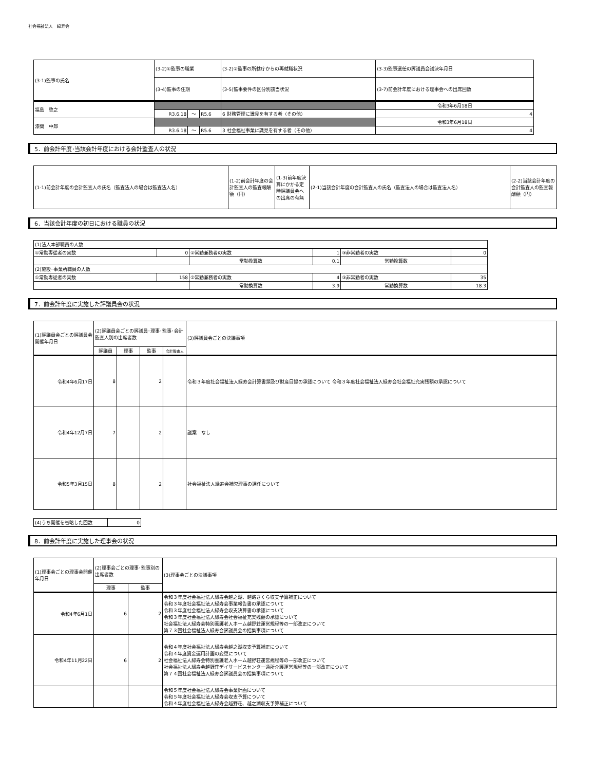社会福祉法人　緑寿会
| (3-1)監事の氏名 | (3-2)①監事の職業 | | | (3-2)②監事の所轄庁からの再就職状況 | (3-3)監事選任の評議員会議決年月日 |
| | (3-4)監事の任期 | | | (3-5)監事要件の区分別該当状況 | (3-7)前会計年度における理事会への出席回数 |
| 福島 啓之 | | | | | 令和3年6月18日 |
| | R3.6.18 | ～ | R5.6 | 6 財務管理に識見を有する者（その他） | 4 |
| 漆間 中郎 | | | | | 令和3年6月18日 |
| | R3.6.18 | ～ | R5.6 | 3 社会福祉事業に識見を有する者（その他） | 4 |
5．前会計年度･当該会計年度における会計監査人の状況
| (1-1)前会計年度の会計監査人の氏名（監査法人の場合は監査法人名） | (1-2)前会計年度の会計監査人の監査報酬額（円） | (1-3)前年度決算にかかる定時評議員会への出席の有無 | (2-1)当該会計年度の会計監査人の氏名（監査法人の場合は監査法人名） | (2-2)当該会計年度の会計監査人の監査報酬額（円） |
6．当該会計年度の初日における職員の状況
| (1)法人本部職員の人数 | | | | | |
| ①常勤専従者の実数 | 0 | ②常勤兼務者の実数 | 1 | ③非常勤者の実数 | 0 |
| | | 常勤換算数 | 0.1 | 常勤換算数 | |
| (2)施設･事業所職員の人数 | | | | | |
| ①常勤専従者の実数 | 158 | ②常勤兼務者の実数 | 4 | ③非常勤者の実数 | 35 |
| | | 常勤換算数 | 3.9 | 常勤換算数 | 18.3 |
7．前会計年度に実施した評議員会の状況
| (1)評議員会ごとの評議員会開催年月日 | (2)評議員会ごとの評議員･理事･監事･会計監査人別の出席者数 | | | | (3)評議員会ごとの決議事項 |
| | 評議員 | 理事 | 監事 | 会計監査人 | |
| 令和4年6月17日 | 8 | | 2 | | 令和３年度社会福祉法人緑寿会計算書類及び財産目録の承認について 令和３年度社会福祉法人緑寿会社会福祉充実残額の承認について |
| 令和4年12月7日 | 7 | | 2 | | 議案 なし |
| 令和5年3月15日 | 8 | | 2 | | 社会福祉法人緑寿会補欠理事の選任について |
| (4)うち開催を省略した回数 | 0 |
8．前会計年度に実施した理事会の状況
| (1)理事会ごとの理事会開催年月日 | (2)理事会ごとの理事･監事別の出席者数 | | (3)理事会ごとの決議事項 |
| | 理事 | 監事 | |
| 令和4年6月1日 | 6 | 2 | 令和３年度社会福祉法人緑寿会越之湖、越路さくら収支予算補正について 令和３年度社会福祉法人緑寿会事業報告書の承認について 令和３年度社会福祉法人緑寿会収支決算書の承認について 令和３年度社会福祉法人緑寿会社会福祉充実残額の承認について 社会福祉法人緑寿会特別養護老人ホーム越野荘運営規程等の一部改正について 第７３回社会福祉法人緑寿会評議員会の招集事項について |
| 令和4年11月22日 | 6 | 2 | 令和４年度社会福祉法人緑寿会越之湖収支予算補正について 令和４年度資金運用計画の変更について 社会福祉法人緑寿会特別養護老人ホーム越野荘運営規程等の一部改正について 社会福祉法人緑寿会越野荘デイサービスセンター通所介護運営規程等の一部改正について 第７４回社会福祉法人緑寿会評議員会の招集事項について |
| | | | 令和５年度社会福祉法人緑寿会事業計画について 令和５年度社会福祉法人緑寿会収支予算について 令和４年度社会福祉法人緑寿会越野荘、越之湖収支予算補正について |